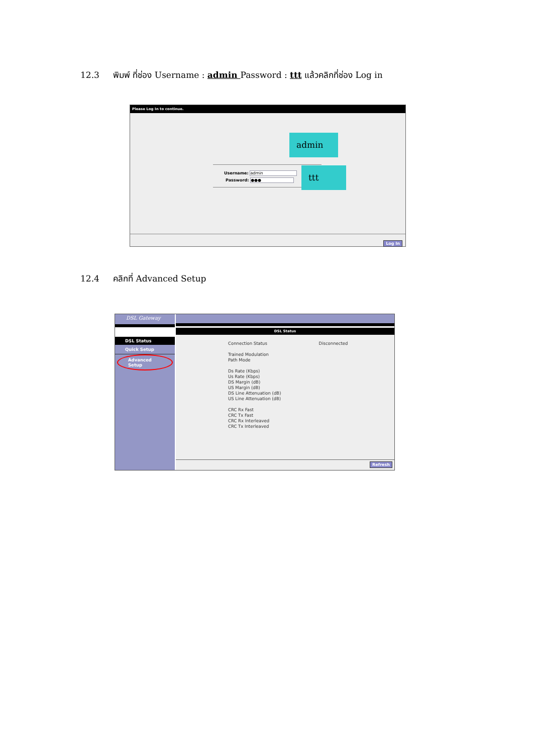12.3 พิมพ์ ที่ช่อง Username : admin Password : ttt แล้วคลิกที่ช่อง Log in
Please Log In to continue.
Username: admin
Password: ●●●
admin
ttt
Log In
12.4 คลิกที่ Advanced Setup
DSL Gateway
DSL Status
Quick Setup
Advanced Setup
DSL Status
Connection Status Disconnected
Trained Modulation
Path Mode
Ds Rate (Kbps)
Us Rate (Kbps)
DS Margin (dB)
US Margin (dB)
DS Line Attenuation (dB)
US Line Attenuation (dB)
CRC Rx Fast
CRC Tx Fast
CRC Rx Interleaved
CRC Tx Interleaved
Refresh